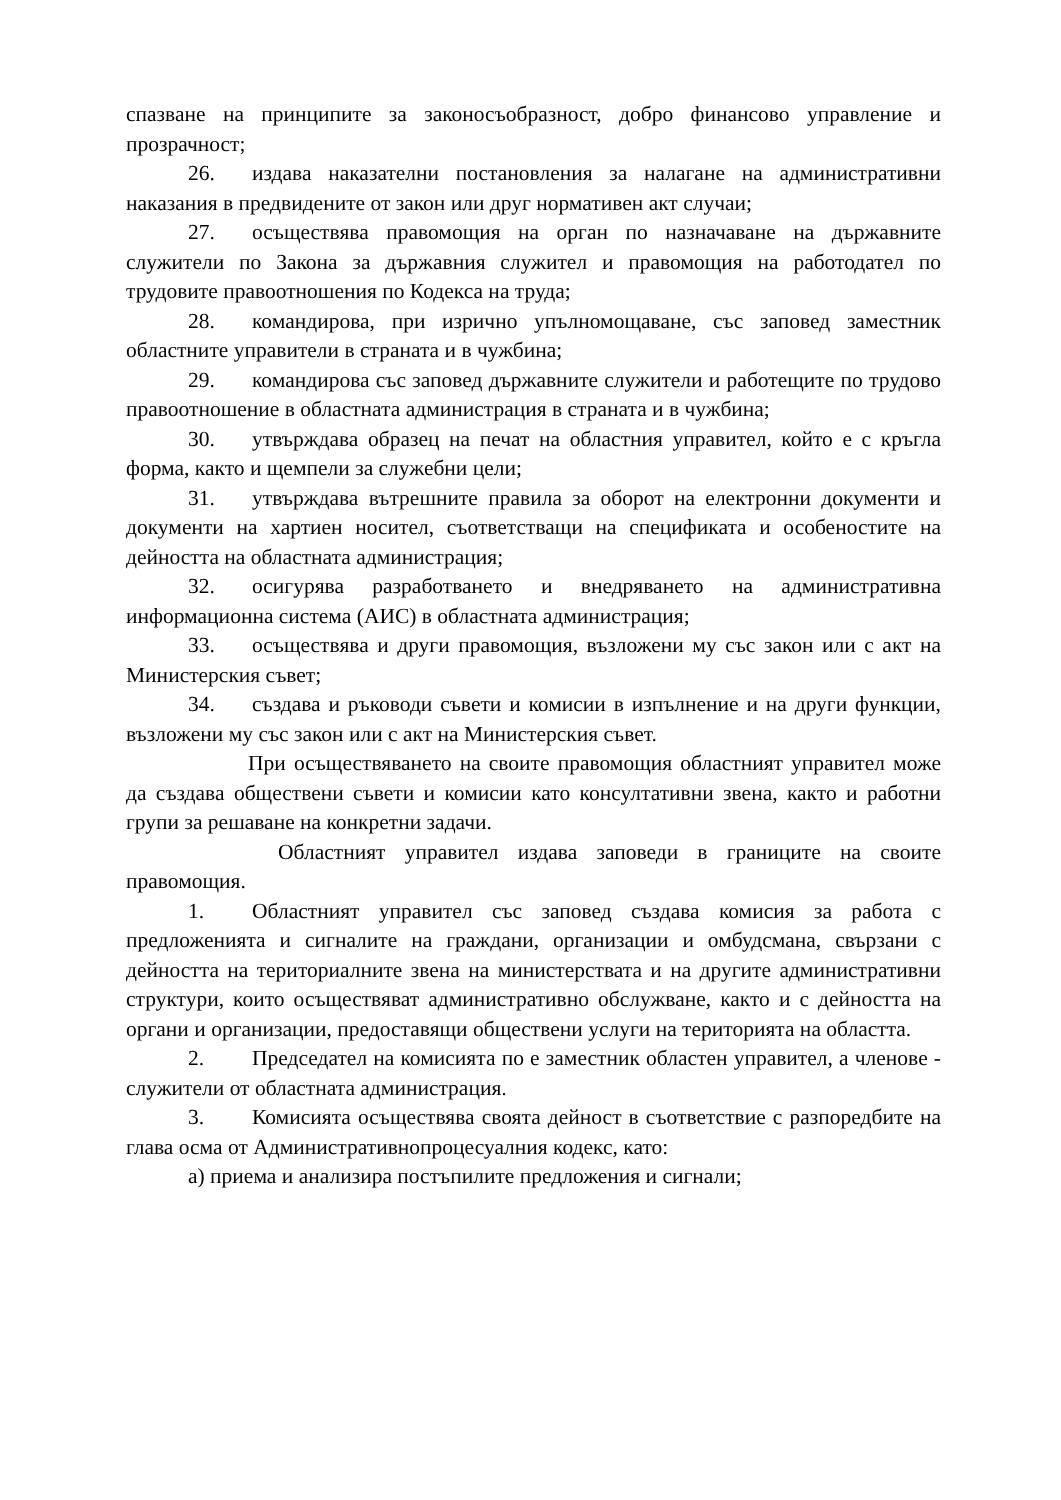спазване на принципите за законосъобразност, добро финансово управление и прозрачност;
26. издава наказателни постановления за налагане на административни наказания в предвидените от закон или друг нормативен акт случаи;
27. осъществява правомощия на орган по назначаване на държавните служители по Закона за държавния служител и правомощия на работодател по трудовите правоотношения по Кодекса на труда;
28. командирова, при изрично упълномощаване, със заповед заместник областните управители в страната и в чужбина;
29. командирова със заповед държавните служители и работещите по трудово правоотношение в областната администрация в страната и в чужбина;
30. утвърждава образец на печат на областния управител, който е с кръгла форма, както и щемпели за служебни цели;
31. утвърждава вътрешните правила за оборот на електронни документи и документи на хартиен носител, съответстващи на спецификата и особеностите на дейността на областната администрация;
32. осигурява разработването и внедряването на административна информационна система (АИС) в областната администрация;
33. осъществява и други правомощия, възложени му със закон или с акт на Министерския съвет;
34. създава и ръководи съвети и комисии в изпълнение и на други функции, възложени му със закон или с акт на Министерския съвет.
При осъществяването на своите правомощия областният управител може да създава обществени съвети и комисии като консултативни звена, както и работни групи за решаване на конкретни задачи.
Областният управител издава заповеди в границите на своите правомощия.
1. Областният управител със заповед създава комисия за работа с предложенията и сигналите на граждани, организации и омбудсмана, свързани с дейността на териториалните звена на министерствата и на другите административни структури, които осъществяват административно обслужване, както и с дейността на органи и организации, предоставящи обществени услуги на територията на областта.
2. Председател на комисията по е заместник областен управител, а членове - служители от областната администрация.
3. Комисията осъществява своята дейност в съответствие с разпоредбите на глава осма от Административнопроцесуалния кодекс, като:
а) приема и анализира постъпилите предложения и сигнали;